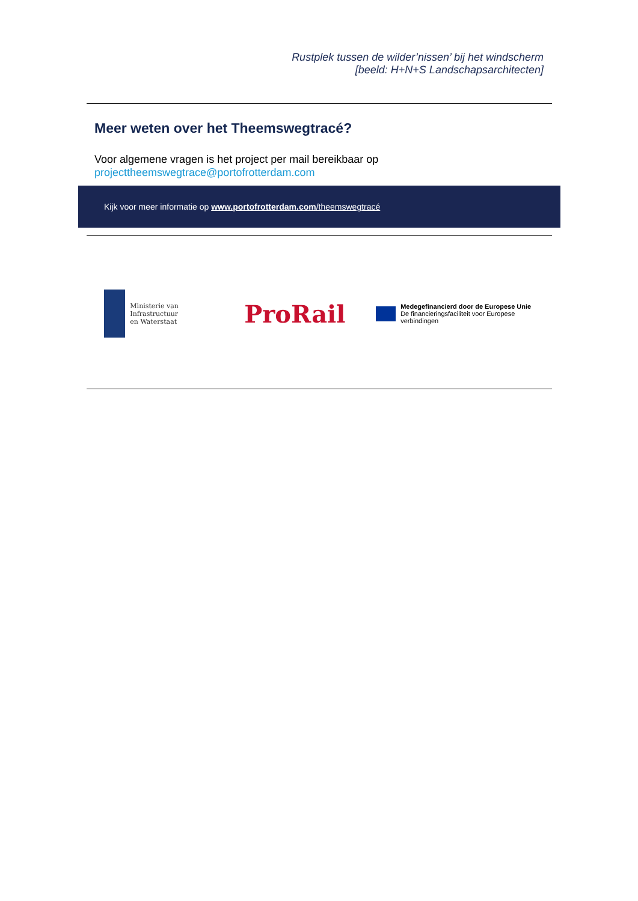Rustplek tussen de wilder’nissen’ bij het windscherm
[beeld: H+N+S Landschapsarchitecten]
Meer weten over het Theemswegtracé?
Voor algemene vragen is het project per mail bereikbaar op
projecttheemswegtrace@portofrotterdam.com
Kijk voor meer informatie op www.portofrotterdam.com/theemswegtracé
Ministerie van Infrastructuur
en Waterstaat
ProRail
Medegefinancierd door de Europese Unie
De financieringsfaciliteit voor Europese verbindingen